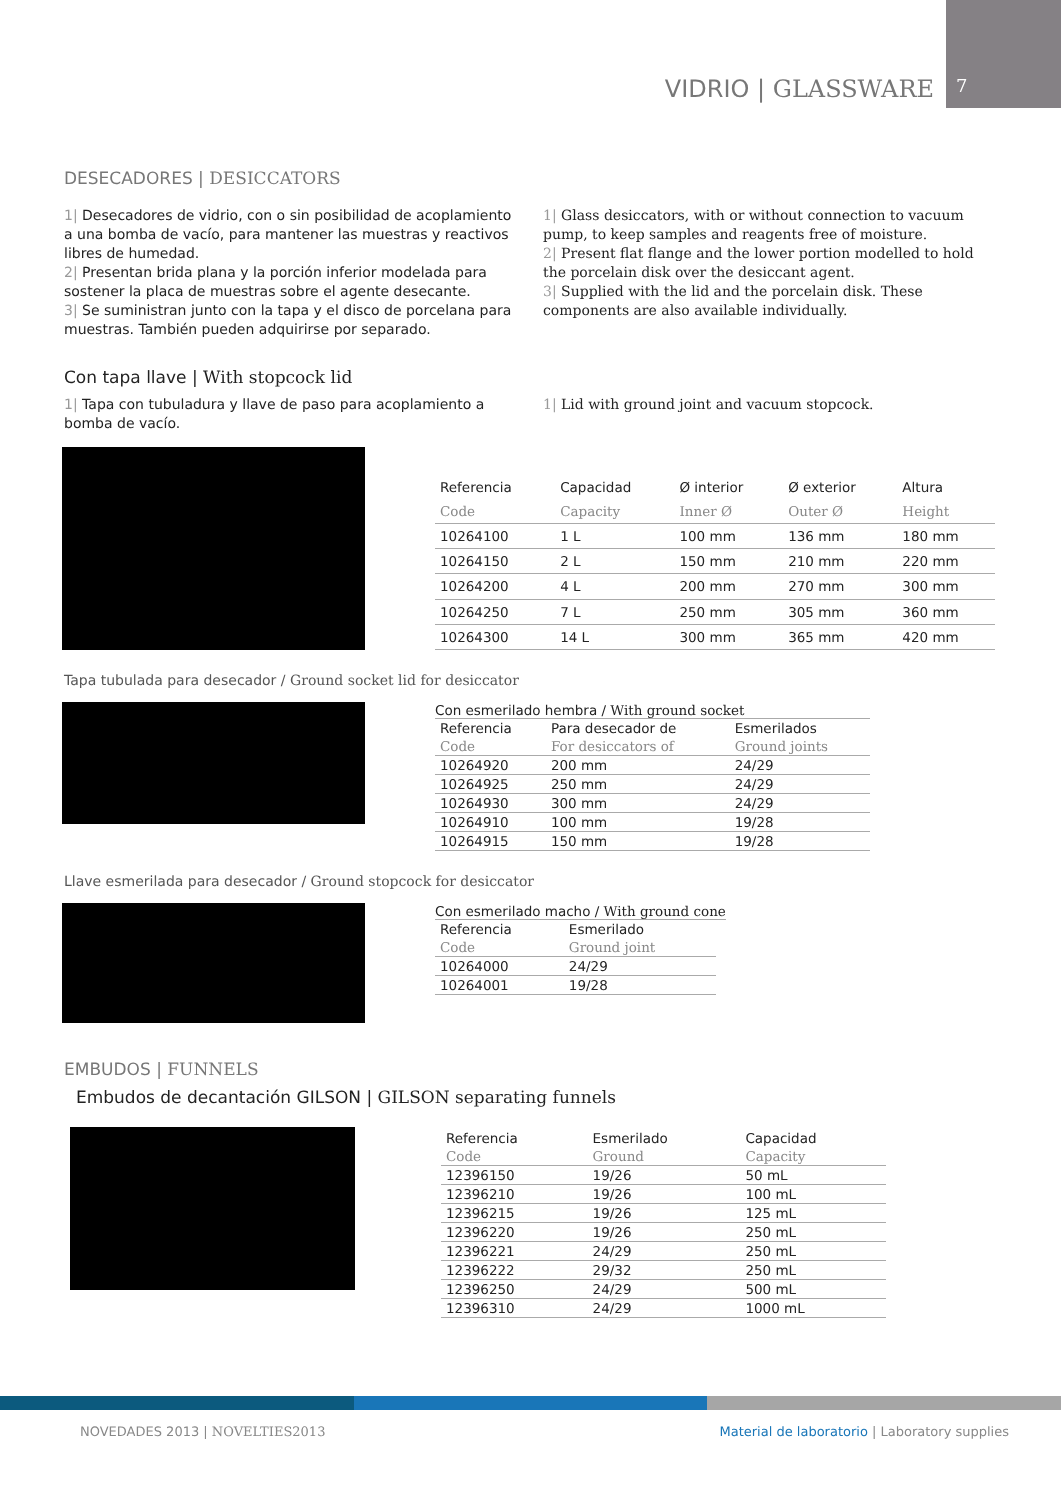VIDRIO | GLASSWARE 7
DESECADORES | DESICCATORS
1| Desecadores de vidrio, con o sin posibilidad de acoplamiento a una bomba de vacío, para mantener las muestras y reactivos libres de humedad.
2| Presentan brida plana y la porción inferior modelada para sostener la placa de muestras sobre el agente desecante.
3| Se suministran junto con la tapa y el disco de porcelana para muestras. También pueden adquirirse por separado.
1| Glass desiccators, with or without connection to vacuum pump, to keep samples and reagents free of moisture.
2| Present flat flange and the lower portion modelled to hold the porcelain disk over the desiccant agent.
3| Supplied with the lid and the porcelain disk. These components are also available individually.
Con tapa llave | With stopcock lid
1| Tapa con tubuladura y llave de paso para acoplamiento a bomba de vacío.
1| Lid with ground joint and vacuum stopcock.
| Referencia | Capacidad | Ø interior | Ø exterior | Altura |
| Code | Capacity | Inner Ø | Outer Ø | Height |
| 10264100 | 1 L | 100 mm | 136 mm | 180 mm |
| 10264150 | 2 L | 150 mm | 210 mm | 220 mm |
| 10264200 | 4 L | 200 mm | 270 mm | 300 mm |
| 10264250 | 7 L | 250 mm | 305 mm | 360 mm |
| 10264300 | 14 L | 300 mm | 365 mm | 420 mm |
Tapa tubulada para desecador / Ground socket lid for desiccator
Con esmerilado hembra / With ground socket
| Referencia | Para desecador de | Esmerilados |
| Code | For desiccators of | Ground joints |
| 10264920 | 200 mm | 24/29 |
| 10264925 | 250 mm | 24/29 |
| 10264930 | 300 mm | 24/29 |
| 10264910 | 100 mm | 19/28 |
| 10264915 | 150 mm | 19/28 |
Llave esmerilada para desecador / Ground stopcock for desiccator
Con esmerilado macho / With ground cone
| Referencia | Esmerilado |
| Code | Ground joint |
| 10264000 | 24/29 |
| 10264001 | 19/28 |
EMBUDOS | FUNNELS
Embudos de decantación GILSON | GILSON separating funnels
| Referencia | Esmerilado | Capacidad |
| Code | Ground | Capacity |
| 12396150 | 19/26 | 50 mL |
| 12396210 | 19/26 | 100 mL |
| 12396215 | 19/26 | 125 mL |
| 12396220 | 19/26 | 250 mL |
| 12396221 | 24/29 | 250 mL |
| 12396222 | 29/32 | 250 mL |
| 12396250 | 24/29 | 500 mL |
| 12396310 | 24/29 | 1000 mL |
NOVEDADES 2013 | NOVELTIES2013 Material de laboratorio | Laboratory supplies